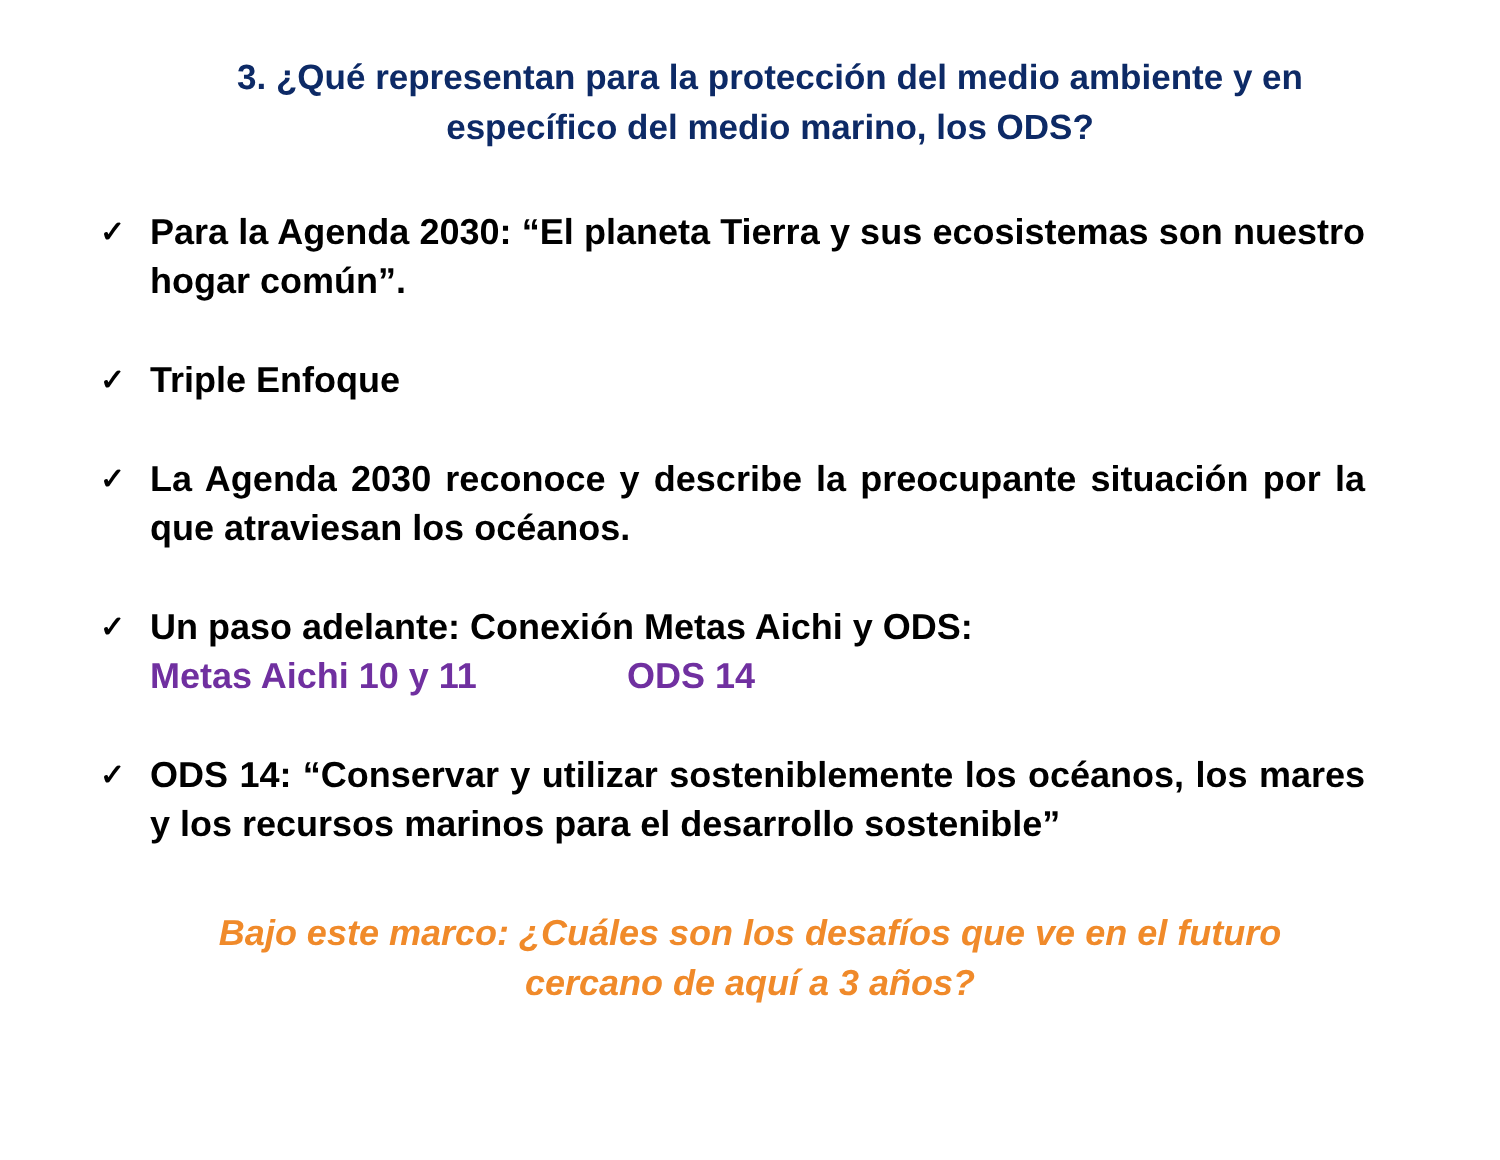3. ¿Qué representan para la protección del medio ambiente y en
específico del medio marino, los ODS?
✓ Para la Agenda 2030: “El planeta Tierra y sus ecosistemas son nuestro hogar común”.
✓ Triple Enfoque
✓ La Agenda 2030 reconoce y describe la preocupante situación por la que atraviesan los océanos.
✓ Un paso adelante: Conexión Metas Aichi y ODS:
Metas Aichi 10 y 11 ODS 14
✓ ODS 14: “Conservar y utilizar sosteniblemente los océanos, los mares y los recursos marinos para el desarrollo sostenible”
Bajo este marco: ¿Cuáles son los desafíos que ve en el futuro
cercano de aquí a 3 años?